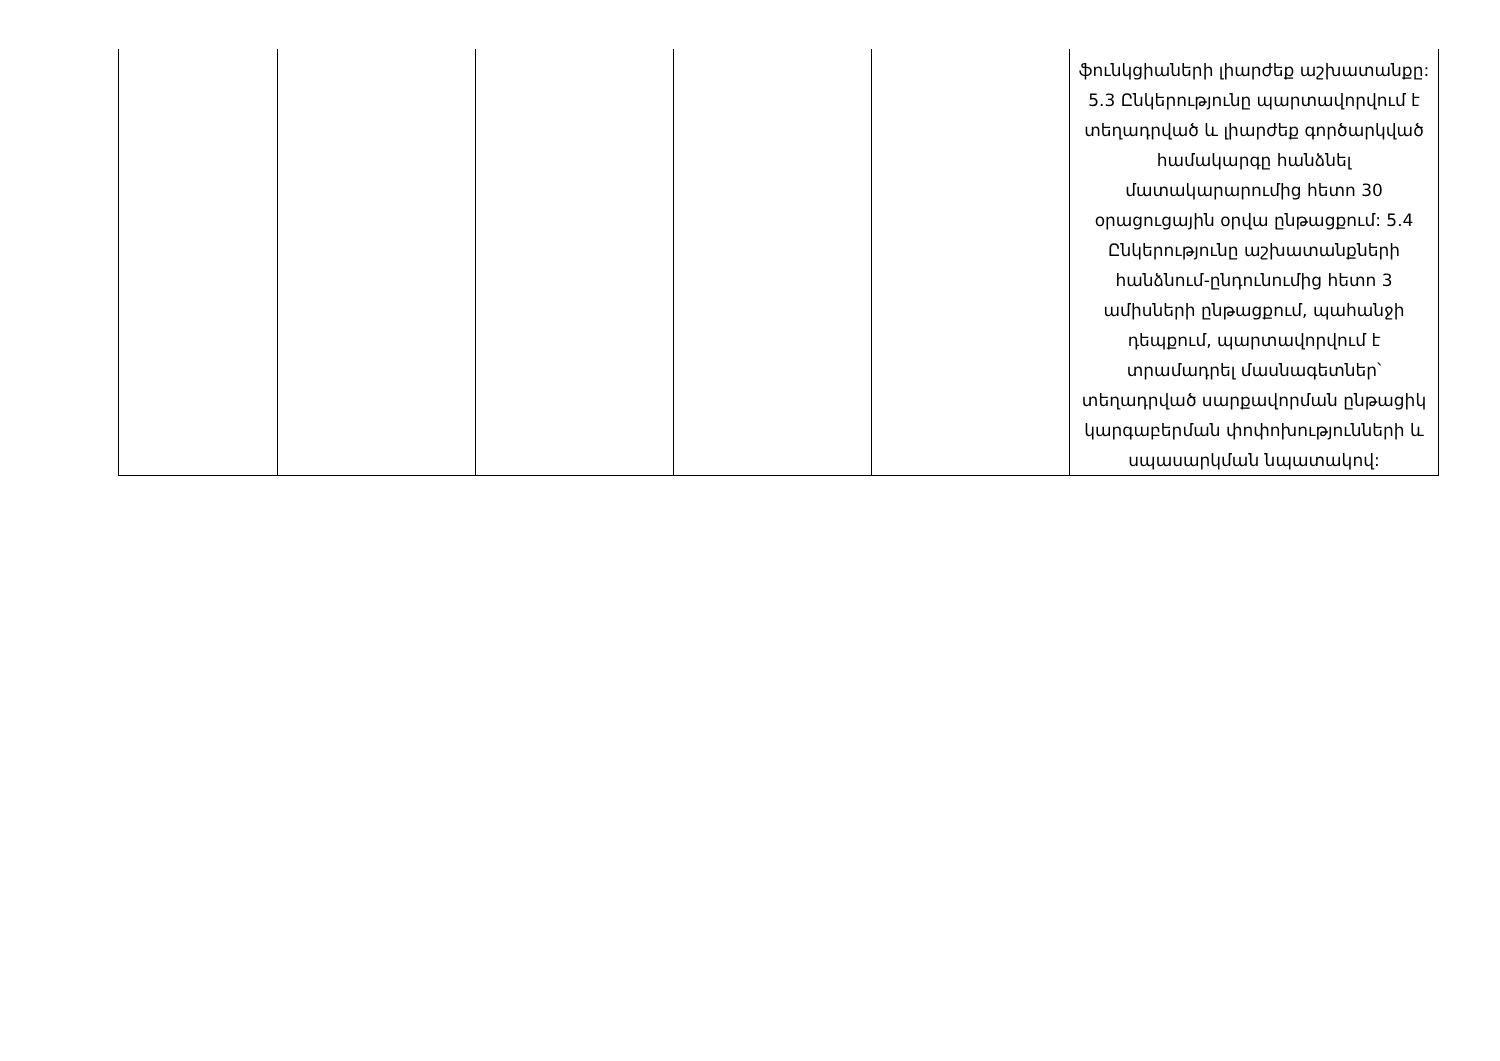| | | | | | ֆունկցիաների լիարժեք աշխատանքը: 5.3 Ընկերությունը պարտավորվում է տեղադրված և լիարժեք գործարկված համակարգը հանձնել մատակարարումից հետո 30 օրացուցային օրվա ընթացքում: 5.4 Ընկերությունը աշխատանքների հանձնում-ընդունումից հետո 3 ամիսների ընթացքում, պահանջի դեպքում, պարտավորվում է տրամադրել մասնագետներ՝ տեղադրված սարքավորման ընթացիկ կարգաբերման փոփոխությունների և սպասարկման նպատակով: |